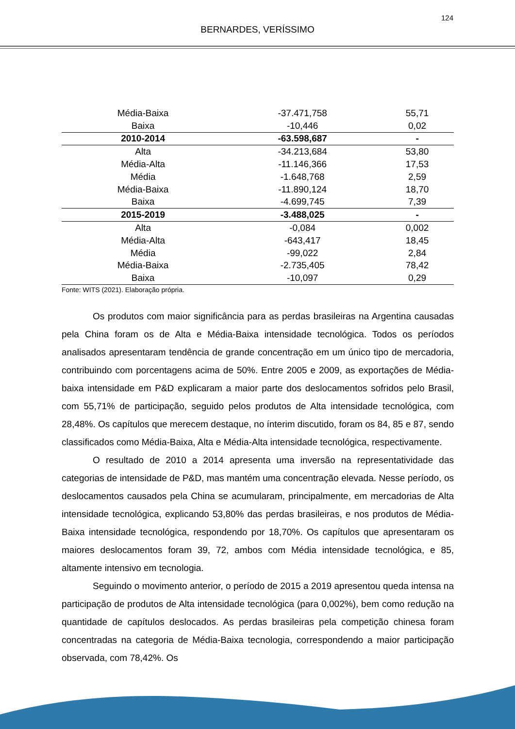124
BERNARDES, VERÍSSIMO
| Média-Baixa | -37.471,758 | 55,71 |
| Baixa | -10,446 | 0,02 |
| 2010-2014 | -63.598,687 | - |
| Alta | -34.213,684 | 53,80 |
| Média-Alta | -11.146,366 | 17,53 |
| Média | -1.648,768 | 2,59 |
| Média-Baixa | -11.890,124 | 18,70 |
| Baixa | -4.699,745 | 7,39 |
| 2015-2019 | -3.488,025 | - |
| Alta | -0,084 | 0,002 |
| Média-Alta | -643,417 | 18,45 |
| Média | -99,022 | 2,84 |
| Média-Baixa | -2.735,405 | 78,42 |
| Baixa | -10,097 | 0,29 |
Fonte: WITS (2021). Elaboração própria.
Os produtos com maior significância para as perdas brasileiras na Argentina causadas pela China foram os de Alta e Média-Baixa intensidade tecnológica. Todos os períodos analisados apresentaram tendência de grande concentração em um único tipo de mercadoria, contribuindo com porcentagens acima de 50%. Entre 2005 e 2009, as exportações de Média-baixa intensidade em P&D explicaram a maior parte dos deslocamentos sofridos pelo Brasil, com 55,71% de participação, seguido pelos produtos de Alta intensidade tecnológica, com 28,48%. Os capítulos que merecem destaque, no ínterim discutido, foram os 84, 85 e 87, sendo classificados como Média-Baixa, Alta e Média-Alta intensidade tecnológica, respectivamente.
O resultado de 2010 a 2014 apresenta uma inversão na representatividade das categorias de intensidade de P&D, mas mantém uma concentração elevada. Nesse período, os deslocamentos causados pela China se acumularam, principalmente, em mercadorias de Alta intensidade tecnológica, explicando 53,80% das perdas brasileiras, e nos produtos de Média-Baixa intensidade tecnológica, respondendo por 18,70%. Os capítulos que apresentaram os maiores deslocamentos foram 39, 72, ambos com Média intensidade tecnológica, e 85, altamente intensivo em tecnologia.
Seguindo o movimento anterior, o período de 2015 a 2019 apresentou queda intensa na participação de produtos de Alta intensidade tecnológica (para 0,002%), bem como redução na quantidade de capítulos deslocados. As perdas brasileiras pela competição chinesa foram concentradas na categoria de Média-Baixa tecnologia, correspondendo a maior participação observada, com 78,42%. Os